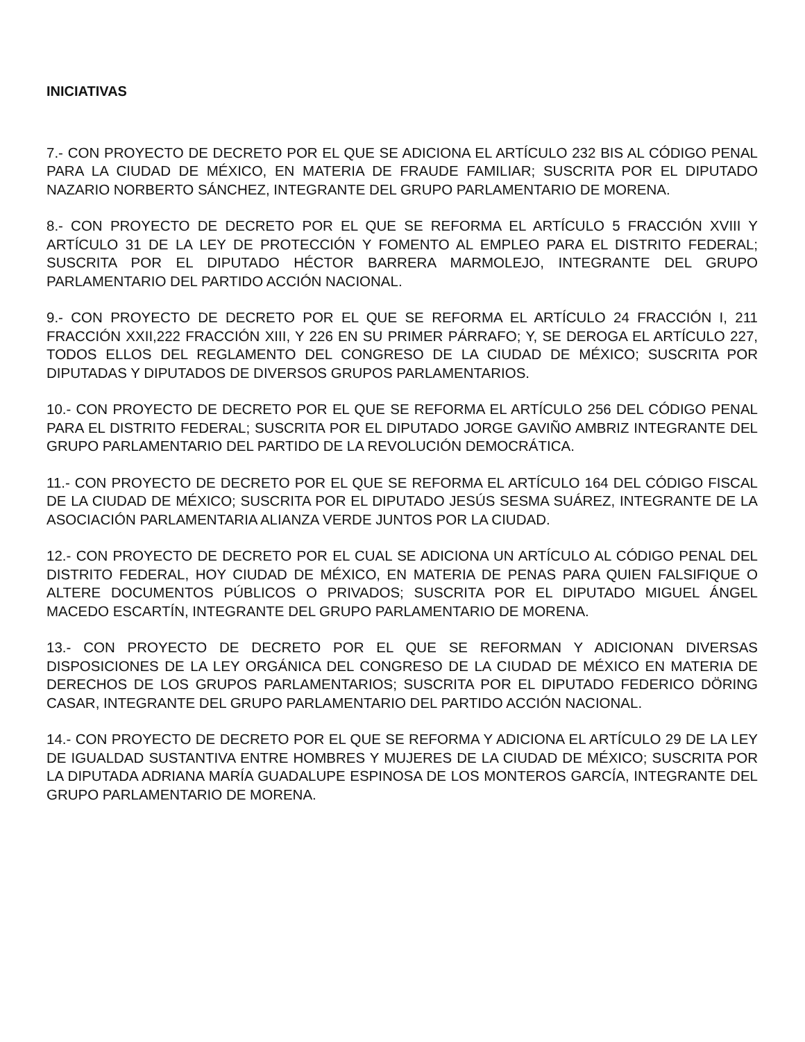INICIATIVAS
7.- CON PROYECTO DE DECRETO POR EL QUE SE ADICIONA EL ARTÍCULO 232 BIS AL CÓDIGO PENAL PARA LA CIUDAD DE MÉXICO, EN MATERIA DE FRAUDE FAMILIAR; SUSCRITA POR EL DIPUTADO NAZARIO NORBERTO SÁNCHEZ, INTEGRANTE DEL GRUPO PARLAMENTARIO DE MORENA.
8.- CON PROYECTO DE DECRETO POR EL QUE SE REFORMA EL ARTÍCULO 5 FRACCIÓN XVIII Y ARTÍCULO 31 DE LA LEY DE PROTECCIÓN Y FOMENTO AL EMPLEO PARA EL DISTRITO FEDERAL; SUSCRITA POR EL DIPUTADO HÉCTOR BARRERA MARMOLEJO, INTEGRANTE DEL GRUPO PARLAMENTARIO DEL PARTIDO ACCIÓN NACIONAL.
9.- CON PROYECTO DE DECRETO POR EL QUE SE REFORMA EL ARTÍCULO 24 FRACCIÓN I, 211 FRACCIÓN XXII,222 FRACCIÓN XIII, Y 226 EN SU PRIMER PÁRRAFO; Y, SE DEROGA EL ARTÍCULO 227, TODOS ELLOS DEL REGLAMENTO DEL CONGRESO DE LA CIUDAD DE MÉXICO; SUSCRITA POR DIPUTADAS Y DIPUTADOS DE DIVERSOS GRUPOS PARLAMENTARIOS.
10.- CON PROYECTO DE DECRETO POR EL QUE SE REFORMA EL ARTÍCULO 256 DEL CÓDIGO PENAL PARA EL DISTRITO FEDERAL; SUSCRITA POR EL DIPUTADO JORGE GAVIÑO AMBRIZ INTEGRANTE DEL GRUPO PARLAMENTARIO DEL PARTIDO DE LA REVOLUCIÓN DEMOCRÁTICA.
11.- CON PROYECTO DE DECRETO POR EL QUE SE REFORMA EL ARTÍCULO 164 DEL CÓDIGO FISCAL DE LA CIUDAD DE MÉXICO; SUSCRITA POR EL DIPUTADO JESÚS SESMA SUÁREZ, INTEGRANTE DE LA ASOCIACIÓN PARLAMENTARIA ALIANZA VERDE JUNTOS POR LA CIUDAD.
12.- CON PROYECTO DE DECRETO POR EL CUAL SE ADICIONA UN ARTÍCULO AL CÓDIGO PENAL DEL DISTRITO FEDERAL, HOY CIUDAD DE MÉXICO, EN MATERIA DE PENAS PARA QUIEN FALSIFIQUE O ALTERE DOCUMENTOS PÚBLICOS O PRIVADOS; SUSCRITA POR EL DIPUTADO MIGUEL ÁNGEL MACEDO ESCARTÍN, INTEGRANTE DEL GRUPO PARLAMENTARIO DE MORENA.
13.- CON PROYECTO DE DECRETO POR EL QUE SE REFORMAN Y ADICIONAN DIVERSAS DISPOSICIONES DE LA LEY ORGÁNICA DEL CONGRESO DE LA CIUDAD DE MÉXICO EN MATERIA DE DERECHOS DE LOS GRUPOS PARLAMENTARIOS; SUSCRITA POR EL DIPUTADO FEDERICO DÖRING CASAR, INTEGRANTE DEL GRUPO PARLAMENTARIO DEL PARTIDO ACCIÓN NACIONAL.
14.- CON PROYECTO DE DECRETO POR EL QUE SE REFORMA Y ADICIONA EL ARTÍCULO 29 DE LA LEY DE IGUALDAD SUSTANTIVA ENTRE HOMBRES Y MUJERES DE LA CIUDAD DE MÉXICO; SUSCRITA POR LA DIPUTADA ADRIANA MARÍA GUADALUPE ESPINOSA DE LOS MONTEROS GARCÍA, INTEGRANTE DEL GRUPO PARLAMENTARIO DE MORENA.